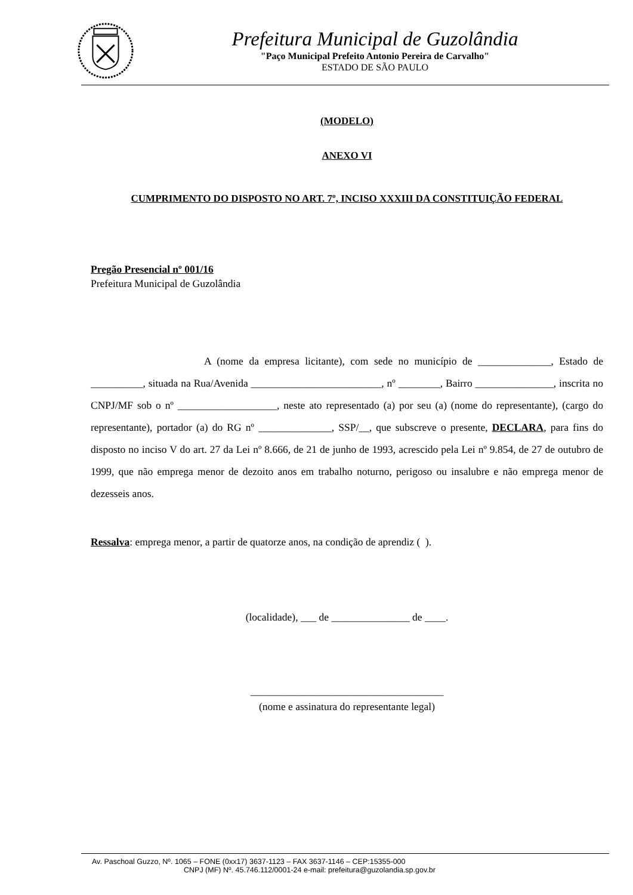Prefeitura Municipal de Guzolândia
"Paço Municipal Prefeito Antonio Pereira de Carvalho"
ESTADO DE SÃO PAULO
(MODELO)
ANEXO VI
CUMPRIMENTO DO DISPOSTO NO ART. 7º, INCISO XXXIII DA CONSTITUIÇÃO FEDERAL
Pregão Presencial nº 001/16
Prefeitura Municipal de Guzolândia
A (nome da empresa licitante), com sede no município de ______________, Estado de __________, situada na Rua/Avenida _________________________, nº ________, Bairro _______________, inscrita no CNPJ/MF sob o nº ___________________, neste ato representado (a) por seu (a) (nome do representante), (cargo do representante), portador (a) do RG nº ______________, SSP/__, que subscreve o presente, DECLARA, para fins do disposto no inciso V do art. 27 da Lei nº 8.666, de 21 de junho de 1993, acrescido pela Lei nº 9.854, de 27 de outubro de 1999, que não emprega menor de dezoito anos em trabalho noturno, perigoso ou insalubre e não emprega menor de dezesseis anos.
Ressalva: emprega menor, a partir de quatorze anos, na condição de aprendiz ( ).
(localidade), ___ de _______________ de ____.
_____________________________________
(nome e assinatura do representante legal)
Av. Paschoal Guzzo, Nº. 1065 – FONE (0xx17) 3637-1123 – FAX 3637-1146 – CEP:15355-000
CNPJ (MF) Nº. 45.746.112/0001-24 e-mail: prefeitura@guzolandia.sp.gov.br